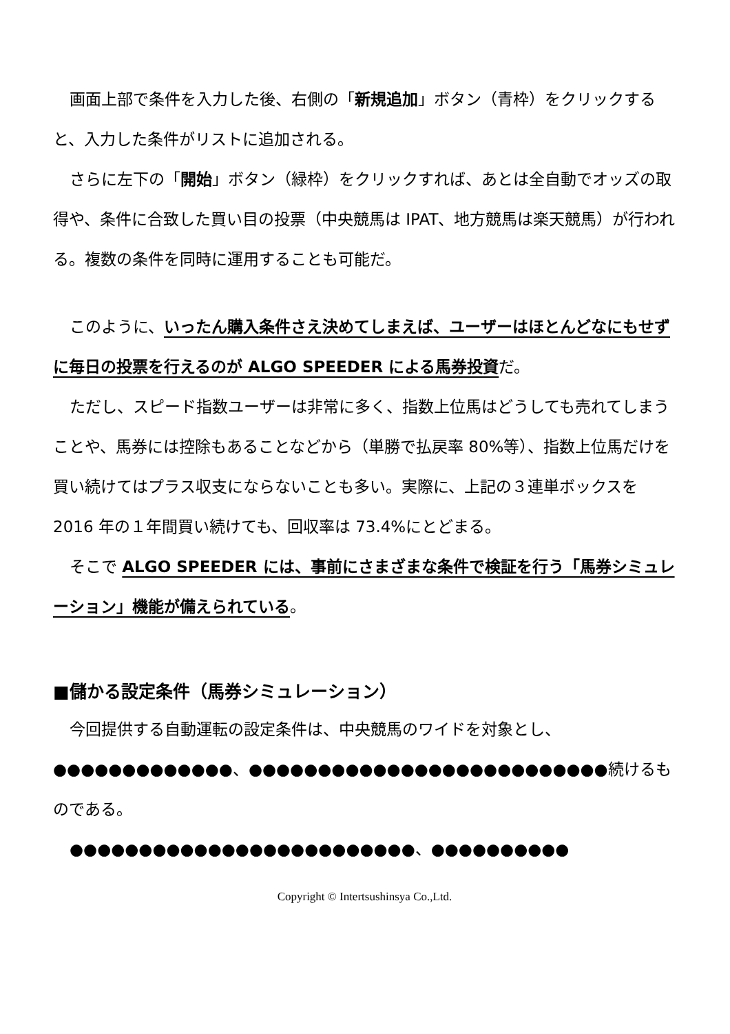画面上部で条件を入力した後、右側の「新規追加」ボタン（青枠）をクリックすると、入力した条件がリストに追加される。
さらに左下の「開始」ボタン（緑枠）をクリックすれば、あとは全自動でオッズの取得や、条件に合致した買い目の投票（中央競馬は IPAT、地方競馬は楽天競馬）が行われる。複数の条件を同時に運用することも可能だ。
このように、いったん購入条件さえ決めてしまえば、ユーザーはほとんどなにもせずに毎日の投票を行えるのが ALGO SPEEDER による馬券投資だ。
ただし、スピード指数ユーザーは非常に多く、指数上位馬はどうしても売れてしまうことや、馬券には控除もあることなどから（単勝で払戻率 80%等）、指数上位馬だけを買い続けてはプラス収支にならないことも多い。実際に、上記の３連単ボックスを 2016 年の１年間買い続けても、回収率は 73.4%にとどまる。
そこで ALGO SPEEDER には、事前にさまざまな条件で検証を行う「馬券シミュレーション」機能が備えられている。
■儲かる設定条件（馬券シミュレーション）
今回提供する自動運転の設定条件は、中央競馬のワイドを対象とし、●●●●●●●●●●●●●、●●●●●●●●●●●●●●●●●●●●●●●●●●続けるものである。
●●●●●●●●●●●●●●●●●●●●●●●●●、●●●●●●●●●●
Copyright © Intertsushinsya Co.,Ltd.